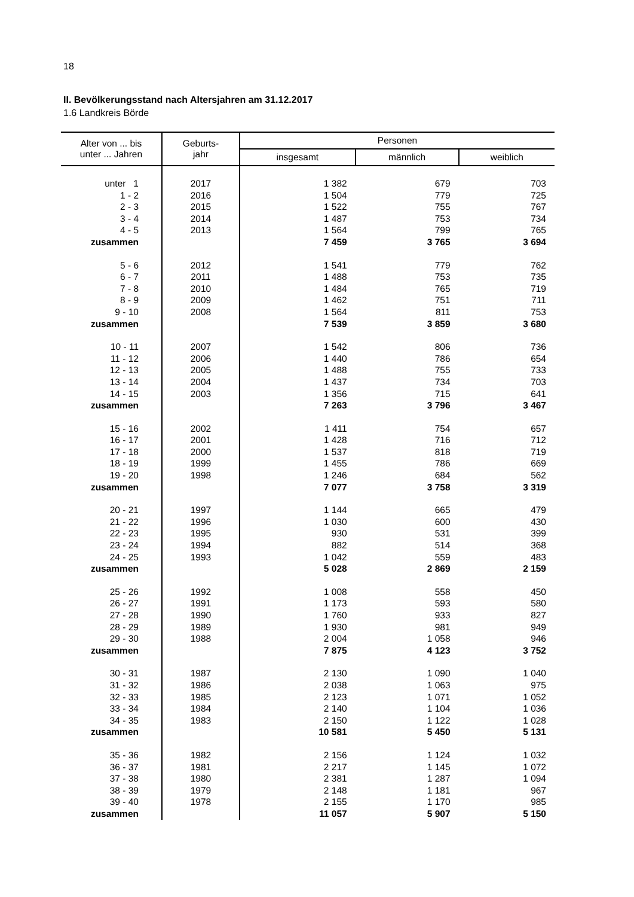18
II. Bevölkerungsstand nach Altersjahren am 31.12.2017
1.6 Landkreis Börde
| Alter von ... bis unter ... Jahren | Geburts- jahr | Personen | | |
| --- | --- | --- | --- | --- |
| | | insgesamt | männlich | weiblich |
| unter 1 | 2017 | 1 382 | 679 | 703 |
| 1 - 2 | 2016 | 1 504 | 779 | 725 |
| 2 - 3 | 2015 | 1 522 | 755 | 767 |
| 3 - 4 | 2014 | 1 487 | 753 | 734 |
| 4 - 5 | 2013 | 1 564 | 799 | 765 |
| zusammen | | 7 459 | 3 765 | 3 694 |
| 5 - 6 | 2012 | 1 541 | 779 | 762 |
| 6 - 7 | 2011 | 1 488 | 753 | 735 |
| 7 - 8 | 2010 | 1 484 | 765 | 719 |
| 8 - 9 | 2009 | 1 462 | 751 | 711 |
| 9 - 10 | 2008 | 1 564 | 811 | 753 |
| zusammen | | 7 539 | 3 859 | 3 680 |
| 10 - 11 | 2007 | 1 542 | 806 | 736 |
| 11 - 12 | 2006 | 1 440 | 786 | 654 |
| 12 - 13 | 2005 | 1 488 | 755 | 733 |
| 13 - 14 | 2004 | 1 437 | 734 | 703 |
| 14 - 15 | 2003 | 1 356 | 715 | 641 |
| zusammen | | 7 263 | 3 796 | 3 467 |
| 15 - 16 | 2002 | 1 411 | 754 | 657 |
| 16 - 17 | 2001 | 1 428 | 716 | 712 |
| 17 - 18 | 2000 | 1 537 | 818 | 719 |
| 18 - 19 | 1999 | 1 455 | 786 | 669 |
| 19 - 20 | 1998 | 1 246 | 684 | 562 |
| zusammen | | 7 077 | 3 758 | 3 319 |
| 20 - 21 | 1997 | 1 144 | 665 | 479 |
| 21 - 22 | 1996 | 1 030 | 600 | 430 |
| 22 - 23 | 1995 | 930 | 531 | 399 |
| 23 - 24 | 1994 | 882 | 514 | 368 |
| 24 - 25 | 1993 | 1 042 | 559 | 483 |
| zusammen | | 5 028 | 2 869 | 2 159 |
| 25 - 26 | 1992 | 1 008 | 558 | 450 |
| 26 - 27 | 1991 | 1 173 | 593 | 580 |
| 27 - 28 | 1990 | 1 760 | 933 | 827 |
| 28 - 29 | 1989 | 1 930 | 981 | 949 |
| 29 - 30 | 1988 | 2 004 | 1 058 | 946 |
| zusammen | | 7 875 | 4 123 | 3 752 |
| 30 - 31 | 1987 | 2 130 | 1 090 | 1 040 |
| 31 - 32 | 1986 | 2 038 | 1 063 | 975 |
| 32 - 33 | 1985 | 2 123 | 1 071 | 1 052 |
| 33 - 34 | 1984 | 2 140 | 1 104 | 1 036 |
| 34 - 35 | 1983 | 2 150 | 1 122 | 1 028 |
| zusammen | | 10 581 | 5 450 | 5 131 |
| 35 - 36 | 1982 | 2 156 | 1 124 | 1 032 |
| 36 - 37 | 1981 | 2 217 | 1 145 | 1 072 |
| 37 - 38 | 1980 | 2 381 | 1 287 | 1 094 |
| 38 - 39 | 1979 | 2 148 | 1 181 | 967 |
| 39 - 40 | 1978 | 2 155 | 1 170 | 985 |
| zusammen | | 11 057 | 5 907 | 5 150 |